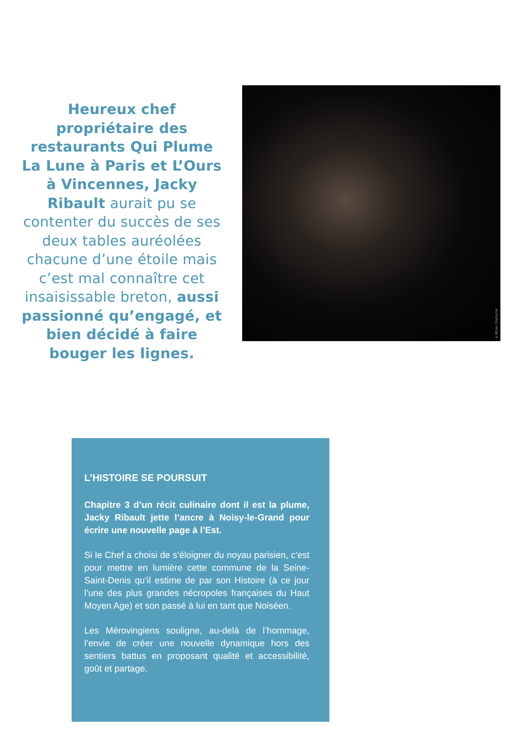Heureux chef propriétaire des restaurants Qui Plume La Lune à Paris et L’Ours à Vincennes, Jacky Ribault aurait pu se contenter du succès de ses deux tables auréolées chacune d’une étoile mais c’est mal connaître cet insaisissable breton, aussi passionné qu’engagé, et bien décidé à faire bouger les lignes.
©Alban Couturier
L’HISTOIRE SE POURSUIT
Chapitre 3 d’un récit culinaire dont il est la plume, Jacky Ribault jette l’ancre à Noisy-le-Grand pour écrire une nouvelle page à l’Est.
Si le Chef a choisi de s’éloigner du noyau parisien, c’est pour mettre en lumière cette commune de la Seine-Saint-Denis qu’il estime de par son Histoire (à ce jour l’une des plus grandes nécropoles françaises du Haut Moyen Age) et son passé à lui en tant que Noiséen.
Les Mérovingiens souligne, au-delà de l’hommage, l’envie de créer une nouvelle dynamique hors des sentiers battus en proposant qualité et accessibilité, goût et partage.